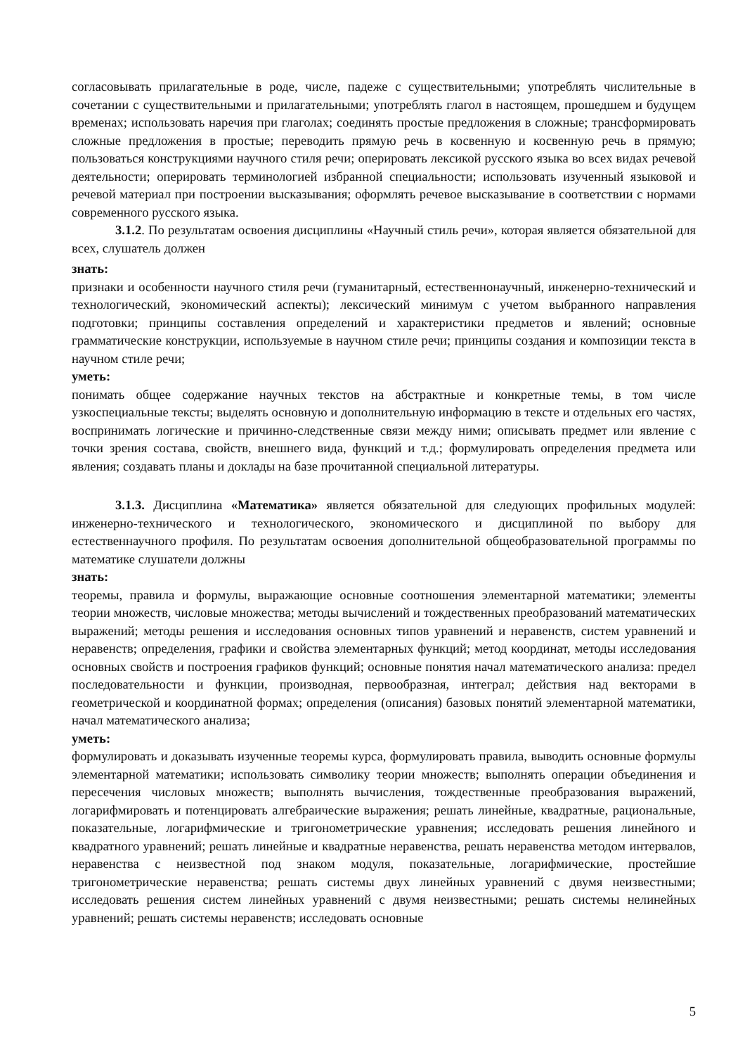согласовывать прилагательные в роде, числе, падеже с существительными; употреблять числительные в сочетании с существительными и прилагательными; употреблять глагол в настоящем, прошедшем и будущем временах; использовать наречия при глаголах; соединять простые предложения в сложные; трансформировать сложные предложения в простые; переводить прямую речь в косвенную и косвенную речь в прямую; пользоваться конструкциями научного стиля речи; оперировать лексикой русского языка во всех видах речевой деятельности; оперировать терминологией избранной специальности; использовать изученный языковой и речевой материал при построении высказывания; оформлять речевое высказывание в соответствии с нормами современного русского языка.
3.1.2. По результатам освоения дисциплины «Научный стиль речи», которая является обязательной для всех, слушатель должен
знать:
признаки и особенности научного стиля речи (гуманитарный, естественнонаучный, инженерно-технический и технологический, экономический аспекты); лексический минимум с учетом выбранного направления подготовки; принципы составления определений и характеристики предметов и явлений; основные грамматические конструкции, используемые в научном стиле речи; принципы создания и композиции текста в научном стиле речи;
уметь:
понимать общее содержание научных текстов на абстрактные и конкретные темы, в том числе узкоспециальные тексты; выделять основную и дополнительную информацию в тексте и отдельных его частях, воспринимать логические и причинно-следственные связи между ними; описывать предмет или явление с точки зрения состава, свойств, внешнего вида, функций и т.д.; формулировать определения предмета или явления; создавать планы и доклады на базе прочитанной специальной литературы.
3.1.3. Дисциплина «Математика» является обязательной для следующих профильных модулей: инженерно-технического и технологического, экономического и дисциплиной по выбору для естественнаучного профиля. По результатам освоения дополнительной общеобразовательной программы по математике слушатели должны
знать:
теоремы, правила и формулы, выражающие основные соотношения элементарной математики; элементы теории множеств, числовые множества; методы вычислений и тождественных преобразований математических выражений; методы решения и исследования основных типов уравнений и неравенств, систем уравнений и неравенств; определения, графики и свойства элементарных функций; метод координат, методы исследования основных свойств и построения графиков функций; основные понятия начал математического анализа: предел последовательности и функции, производная, первообразная, интеграл; действия над векторами в геометрической и координатной формах; определения (описания) базовых понятий элементарной математики, начал математического анализа;
уметь:
формулировать и доказывать изученные теоремы курса, формулировать правила, выводить основные формулы элементарной математики; использовать символику теории множеств; выполнять операции объединения и пересечения числовых множеств; выполнять вычисления, тождественные преобразования выражений, логарифмировать и потенцировать алгебраические выражения; решать линейные, квадратные, рациональные, показательные, логарифмические и тригонометрические уравнения; исследовать решения линейного и квадратного уравнений; решать линейные и квадратные неравенства, решать неравенства методом интервалов, неравенства с неизвестной под знаком модуля, показательные, логарифмические, простейшие тригонометрические неравенства; решать системы двух линейных уравнений с двумя неизвестными; исследовать решения систем линейных уравнений с двумя неизвестными; решать системы нелинейных уравнений; решать системы неравенств; исследовать основные
5